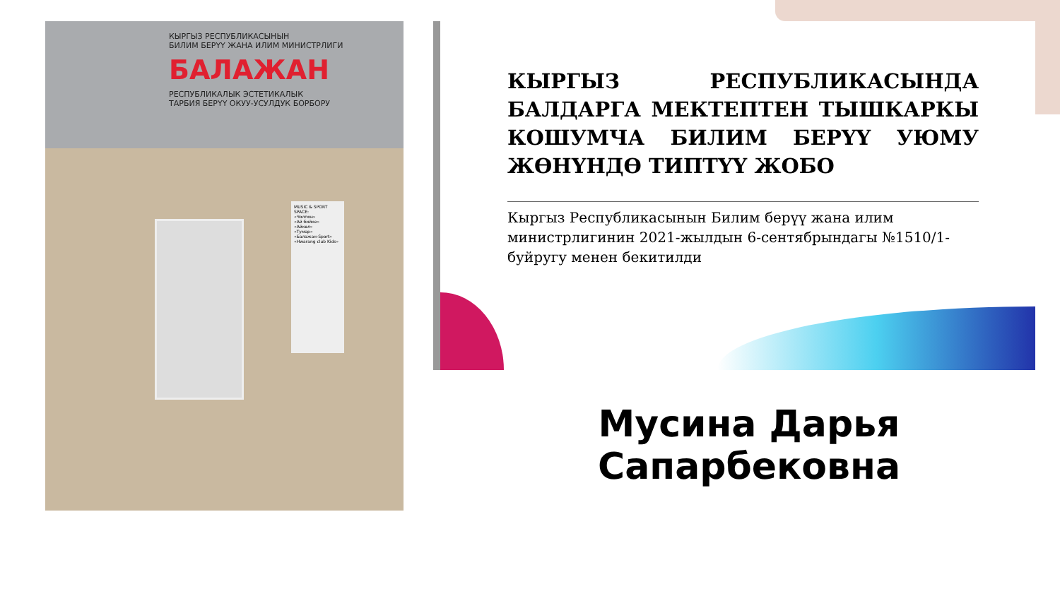КЫРГЫЗ РЕСПУБЛИКАСЫНЫН
БИЛИМ БЕРҮҮ ЖАНА ИЛИМ МИНИСТРЛИГИ
БАЛАЖАН
РЕСПУБЛИКАЛЫК ЭСТЕТИКАЛЫК
ТАРБИЯ БЕРҮҮ ОКУУ-УСУЛДУК БОРБОРУ
MUSIC & SPORT SPACE:
«Чолпон»
«Ай бийке»
«Айкөл»
«Тумар»
«Балажан-Sport»
«Hwarang club Kids»
КЫРГЫЗ РЕСПУБЛИКАСЫНДА БАЛДАРГА МЕКТЕПТЕН ТЫШКАРКЫ КОШУМЧА БИЛИМ БЕРҮҮ УЮМУ ЖӨНҮНДӨ ТИПТҮҮ ЖОБО
Кыргыз Республикасынын Билим берүү жана илим министрлигинин 2021-жылдын 6-сентябрындагы №1510/1-буйругу менен бекитилди
Мусина Дарья Сапарбековна